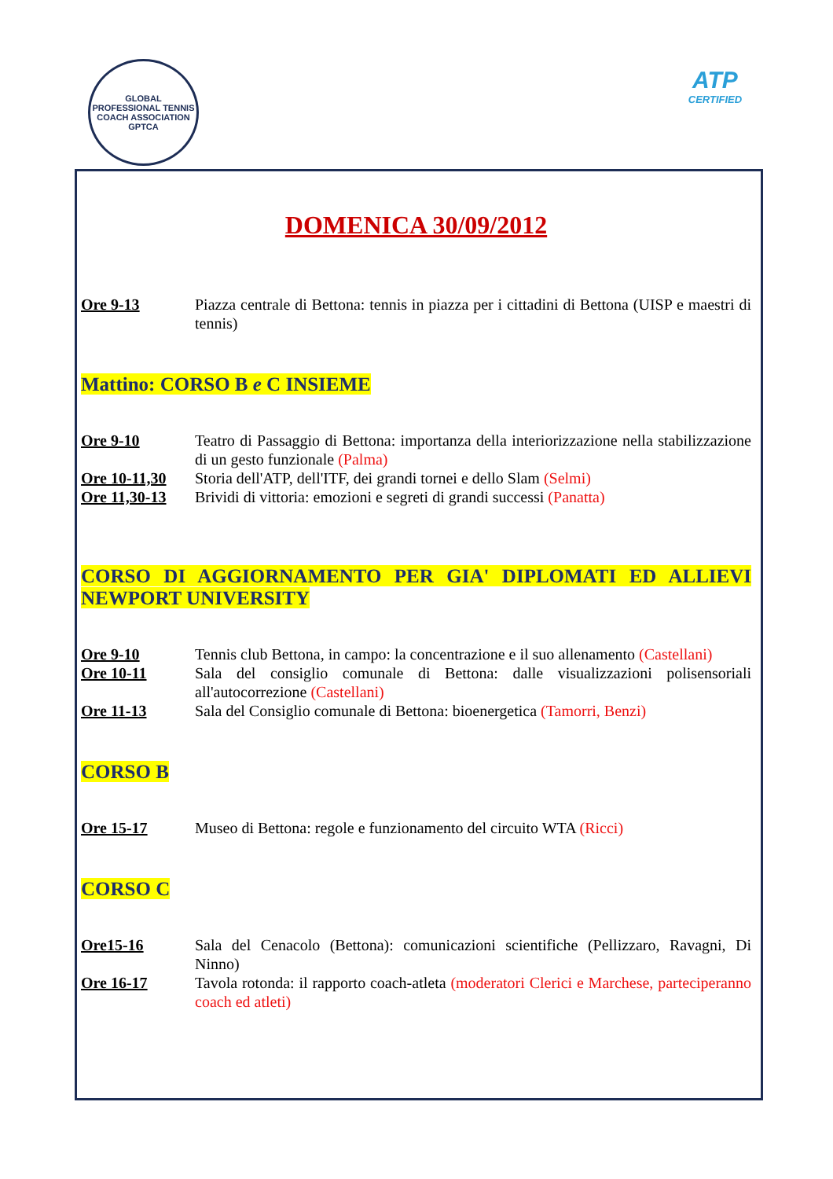GLOBAL PROFESSIONAL TENNIS COACH ASSOCIATION
GPTCA
ATP
CERTIFIED
DOMENICA 30/09/2012
Ore 9-13 Piazza centrale di Bettona: tennis in piazza per i cittadini di Bettona (UISP e maestri di tennis)
Mattino: CORSO B e C INSIEME
Ore 9-10 Teatro di Passaggio di Bettona: importanza della interiorizzazione nella stabilizzazione di un gesto funzionale (Palma)
Ore 10-11,30 Storia dell'ATP, dell'ITF, dei grandi tornei e dello Slam (Selmi)
Ore 11,30-13 Brividi di vittoria: emozioni e segreti di grandi successi (Panatta)
CORSO DI AGGIORNAMENTO PER GIA' DIPLOMATI ED ALLIEVI NEWPORT UNIVERSITY
Ore 9-10 Tennis club Bettona, in campo: la concentrazione e il suo allenamento (Castellani)
Ore 10-11 Sala del consiglio comunale di Bettona: dalle visualizzazioni polisensoriali all'autocorrezione (Castellani)
Ore 11-13 Sala del Consiglio comunale di Bettona: bioenergetica (Tamorri, Benzi)
CORSO B
Ore 15-17 Museo di Bettona: regole e funzionamento del circuito WTA (Ricci)
CORSO C
Ore15-16 Sala del Cenacolo (Bettona): comunicazioni scientifiche (Pellizzaro, Ravagni, Di Ninno)
Ore 16-17 Tavola rotonda: il rapporto coach-atleta (moderatori Clerici e Marchese, parteciperanno coach ed atleti)